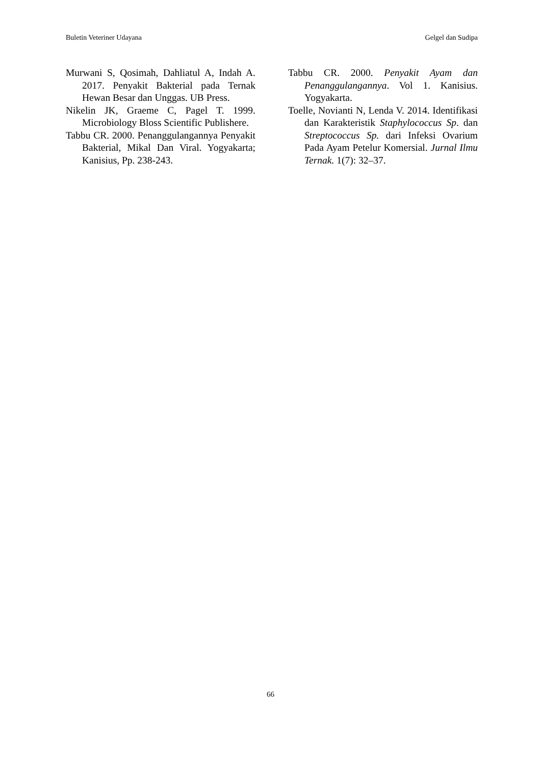Buletin Veteriner Udayana Gelgel dan Sudipa
Murwani S, Qosimah, Dahliatul A, Indah A. 2017. Penyakit Bakterial pada Ternak Hewan Besar dan Unggas. UB Press.
Nikelin JK, Graeme C, Pagel T. 1999. Microbiology Bloss Scientific Publishere.
Tabbu CR. 2000. Penanggulangannya Penyakit Bakterial, Mikal Dan Viral. Yogyakarta; Kanisius, Pp. 238-243.
Tabbu CR. 2000. Penyakit Ayam dan Penanggulangannya. Vol 1. Kanisius. Yogyakarta.
Toelle, Novianti N, Lenda V. 2014. Identifikasi dan Karakteristik Staphylococcus Sp. dan Streptococcus Sp. dari Infeksi Ovarium Pada Ayam Petelur Komersial. Jurnal Ilmu Ternak. 1(7): 32–37.
66